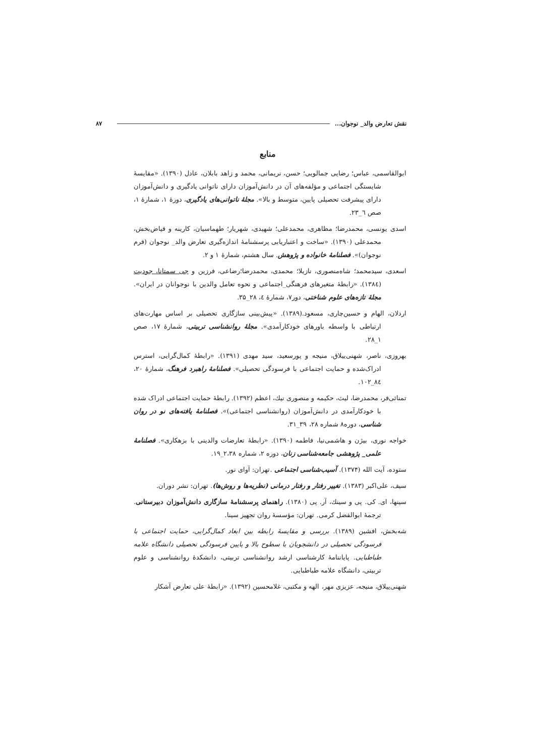نقش تعارض والد_ نوجوان... ۸۷
منابع
ابوالقاسمی، عباس؛ رضایی جمالویی؛ حسن، نریمانی، محمد و زاهد بابلان، عادل (۱۳۹۰). «مقایسهٔ شایستگی اجتماعی و مؤلفه‌های آن در دانش‌آموزان دارای ناتوانی یادگیری و دانش‌آموزان دارای پیشرفت تحصیلی پایین، متوسط و بالا». مجلهٔ ناتوانی‌های یادگیری، دورهٔ ۱، شمارهٔ ۱، صص ٦_۲۳.
اسدی یونسی، محمدرضا؛ مظاهری، محمدعلی؛ شهیدی، شهریار؛ طهماسیان، کارینه و فیاض‌بخش، محمدعلی (۱۳۹۰). «ساخت و اعتباریابی پرسشنامهٔ اندازه‌گیری تعارض والد_ نوجوان (فرم نوجوان)». فصلنامهٔ خانواده و پژوهش. سال هشتم، شمارهٔ ۱ و ۲.
اسعدی، سیدمحمد؛ شاه‌منصوری، نازیلا؛ محمدی، محمدرضا؛رضاعی، فرزین و جی سمتانا، جودیت (۱۳۸٤). «رابطهٔ متغیرهای فرهنگی_اجتماعی و نحوه تعامل والدین با نوجوانان در ایران». مجلهٔ تازه‌های علوم شناختی، دور۷، شمارهٔ ٤، ۲۸_۳۵.
اردلان، الهام و حسین‌چاری، مسعود.(۱۳۸۹). «پیش‌بینی سازگاری تحصیلی بر اساس مهارت‌های ارتباطی با واسطه باورهای خودکارآمدی». مجلهٔ روانشناسی تربیتی، شمارهٔ ۱۷، صص ۱_۲۸.
بهروزی، ناصر، شهنی‌ییلاق، منیجه و پورسعید، سید مهدی (۱۳۹۱). «رابطهٔ کمال‌گرایی، استرس ادراک‌شده و حمایت اجتماعی با فرسودگی تحصیلی». فصلنامهٔ راهبرد فرهنگ، شمارهٔ ۲۰، ۸٤_۱۰۲.
تمنائی‌فر، محمدرضا، لیث، حکیمه و منصوری نیك، اعظم (۱۳۹۲). رابطهٔ حمایت اجتماعی ادراک شده با خودکارآمدی در دانش‌آموزان (روانشناسی اجتماعی)». فصلنامهٔ یافته‌های نو در روان شناسی، دوره۸ شماره ۲۸، ۳۹_۳۱.
خواجه نوری، بیژن و هاشمی‌نیا، فاطمه (۱۳۹۰). «رابطهٔ تعارضات والدینی با بزهکاری». فصلنامهٔ علمی_ پژوهشی جامعه‌شناسی زنان، دوره ۲، شماره ۲،۳۸_۱۹.
ستوده، آیت الله (۱۳۷۴). آسیب‌شناسی اجتماعی .تهران: آوای نور.
سیف، علی‌اکبر (۱۳۸۳). تغییر رفتار و رفتار درمانی (نظریه‌ها و روش‌ها). تهران: نشر دوران.
سینها، ای. کی. پی و سینك، آر. پی (۱۳۸۰). راهنمای پرسشنامهٔ سازگاری دانش‌آموزان دبیرستانی. ترجمهٔ ابوالفضل کرمی. تهران: مؤسسهٔ روان تجهیز سینا.
شه‌بخش، افشین (۱۳۸۹). بررسی و مقایسهٔ رابطه بین ابعاد کمال‌گرایی، حمایت اجتماعی با فرسودگی تحصیلی در دانشجویان با سطوح بالا و پایین فرسودگی تحصیلی دانشگاه علامه طباطبایی. پایاننامهٔ کارشناسی ارشد روانشناسی تربیتی، دانشکدهٔ روانشناسی و علوم تربیتی، دانشگاه علامه طباطبایی.
شهنی‌ییلاق، منیجه، عزیزی مهر، الهه و مکتبی، غلامحسین (۱۳۹۲). «رابطهٔ علی تعارض آشکار